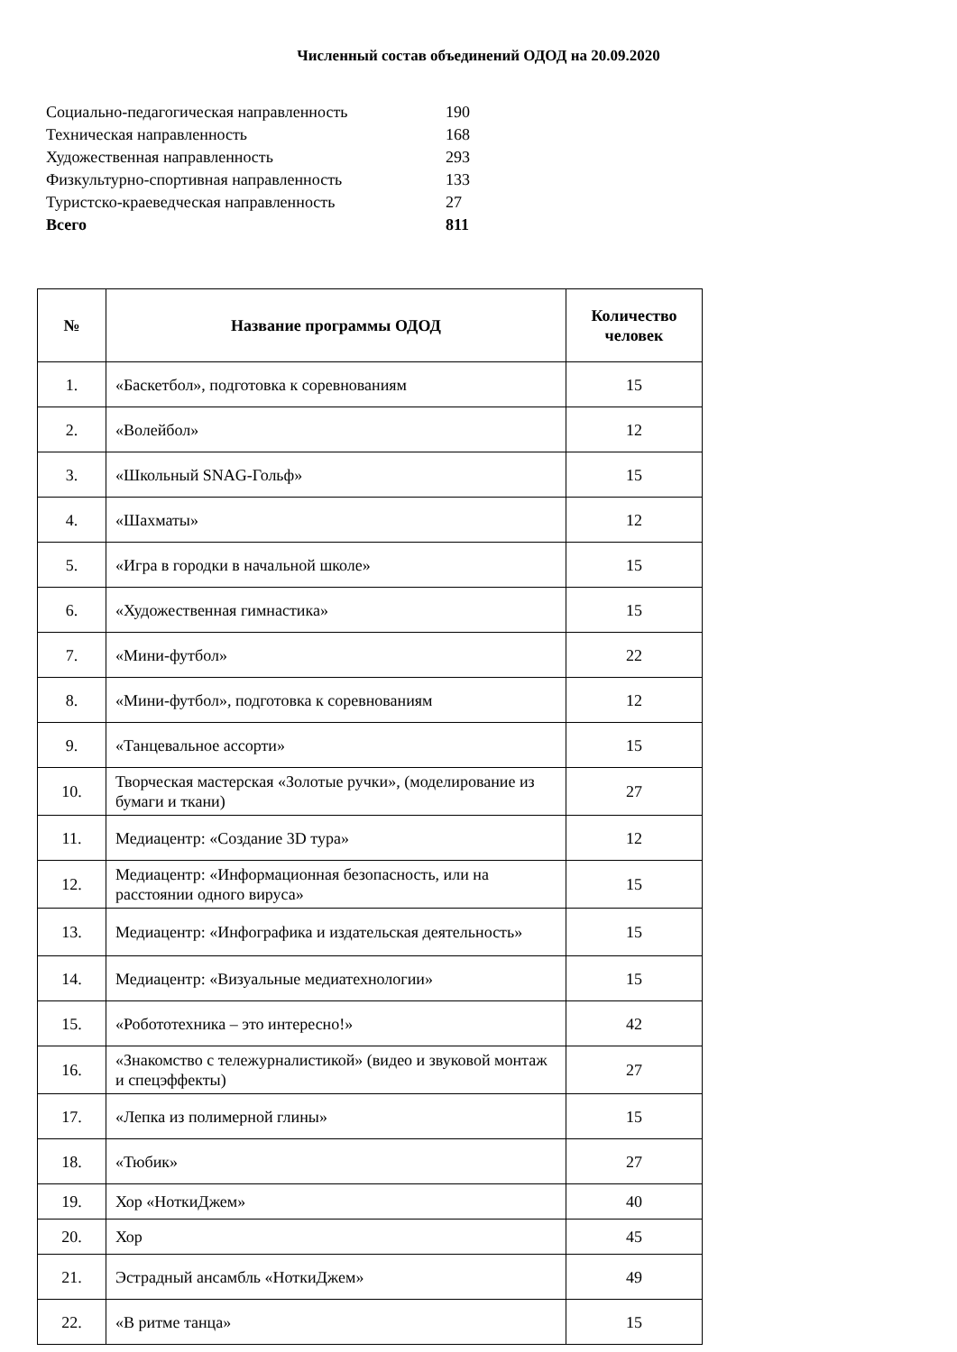Численный состав объединений ОДОД на 20.09.2020
| Социально-педагогическая направленность | 190 |
| Техническая направленность | 168 |
| Художественная направленность | 293 |
| Физкультурно-спортивная направленность | 133 |
| Туристско-краеведческая направленность | 27 |
| Всего | 811 |
| № | Название программы ОДОД | Количество человек |
| --- | --- | --- |
| 1. | «Баскетбол», подготовка к соревнованиям | 15 |
| 2. | «Волейбол» | 12 |
| 3. | «Школьный SNAG-Гольф» | 15 |
| 4. | «Шахматы» | 12 |
| 5. | «Игра в городки в начальной школе» | 15 |
| 6. | «Художественная гимнастика» | 15 |
| 7. | «Мини-футбол» | 22 |
| 8. | «Мини-футбол», подготовка к соревнованиям | 12 |
| 9. | «Танцевальное ассорти» | 15 |
| 10. | Творческая мастерская «Золотые ручки», (моделирование из бумаги и ткани) | 27 |
| 11. | Медиацентр: «Создание 3D тура» | 12 |
| 12. | Медиацентр: «Информационная безопасность, или на расстоянии одного вируса» | 15 |
| 13. | Медиацентр: «Инфографика и издательская деятельность» | 15 |
| 14. | Медиацентр: «Визуальные медиатехнологии» | 15 |
| 15. | «Робототехника – это интересно!» | 42 |
| 16. | «Знакомство с тележурналистикой» (видео и звуковой монтаж и спецэффекты) | 27 |
| 17. | «Лепка из полимерной глины» | 15 |
| 18. | «Тюбик» | 27 |
| 19. | Хор «НоткиДжем» | 40 |
| 20. | Хор | 45 |
| 21. | Эстрадный ансамбль «НоткиДжем» | 49 |
| 22. | «В ритме танца» | 15 |